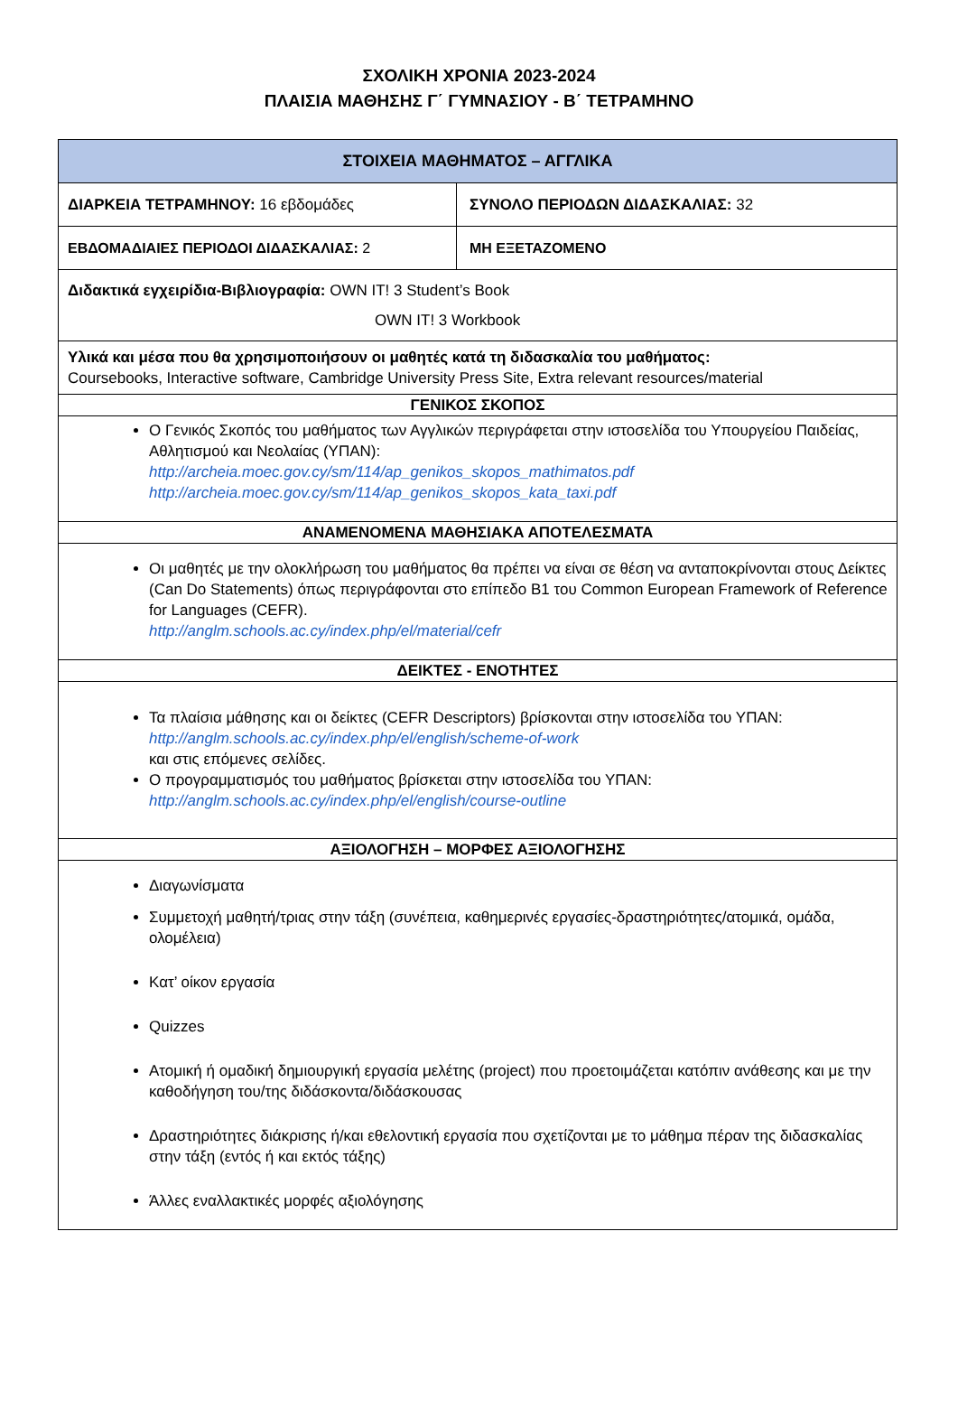ΣΧΟΛΙΚΗ ΧΡΟΝΙΑ 2023-2024
ΠΛΑΙΣΙΑ ΜΑΘΗΣΗΣ Γ΄ ΓΥΜΝΑΣΙΟΥ - Β΄ ΤΕΤΡΑΜΗΝΟ
| ΣΤΟΙΧΕΙΑ ΜΑΘΗΜΑΤΟΣ – ΑΓΓΛΙΚΑ | |
| ΔΙΑΡΚΕΙΑ ΤΕΤΡΑΜΗΝΟΥ: 16 εβδομάδες | ΣΥΝΟΛΟ ΠΕΡΙΟΔΩΝ ΔΙΔΑΣΚΑΛΙΑΣ: 32 |
| ΕΒΔΟΜΑΔΙΑΙΕΣ ΠΕΡΙΟΔΟΙ ΔΙΔΑΣΚΑΛΙΑΣ: 2 | ΜΗ ΕΞΕΤΑΖΟΜΕΝΟ |
| Διδακτικά εγχειρίδια-Βιβλιογραφία: OWN IT! 3 Student’s Book OWN IT! 3 Workbook | |
| Υλικά και μέσα που θα χρησιμοποιήσουν οι μαθητές κατά τη διδασκαλία του μαθήματος: Coursebooks, Interactive software, Cambridge University Press Site, Extra relevant resources/material | |
| ΓΕΝΙΚΟΣ ΣΚΟΠΟΣ | |
| Ο Γενικός Σκοπός του μαθήματος των Αγγλικών περιγράφεται στην ιστοσελίδα του Υπουργείου Παιδείας, Αθλητισμού και Νεολαίας (ΥΠΑΝ): http://archeia.moec.gov.cy/sm/114/ap_genikos_skopos_mathimatos.pdf http://archeia.moec.gov.cy/sm/114/ap_genikos_skopos_kata_taxi.pdf | |
| ΑΝΑΜΕΝΟΜΕΝΑ ΜΑΘΗΣΙΑΚΑ ΑΠΟΤΕΛΕΣΜΑΤΑ | |
| Οι μαθητές με την ολοκλήρωση του μαθήματος θα πρέπει να είναι σε θέση να ανταποκρίνονται στους Δείκτες (Can Do Statements) όπως περιγράφονται στο επίπεδο B1 του Common European Framework of Reference for Languages (CEFR). http://anglm.schools.ac.cy/index.php/el/material/cefr | |
| ΔΕΙΚΤΕΣ - ΕΝΟΤΗΤΕΣ | |
| Τα πλαίσια μάθησης και οι δείκτες (CEFR Descriptors) βρίσκονται στην ιστοσελίδα του ΥΠΑΝ: http://anglm.schools.ac.cy/index.php/el/english/scheme-of-work και στις επόμενες σελίδες. Ο προγραμματισμός του μαθήματος βρίσκεται στην ιστοσελίδα του ΥΠΑΝ: http://anglm.schools.ac.cy/index.php/el/english/course-outline | |
| ΑΞΙΟΛΟΓΗΣΗ – ΜΟΡΦΕΣ ΑΞΙΟΛΟΓΗΣΗΣ | |
| Διαγωνίσματα Συμμετοχή μαθητή/τριας στην τάξη (συνέπεια, καθημερινές εργασίες-δραστηριότητες/ατομικά, ομάδα, ολομέλεια) Κατ’ οίκον εργασία Quizzes Ατομική ή ομαδική δημιουργική εργασία μελέτης (project) που προετοιμάζεται κατόπιν ανάθεσης και με την καθοδήγηση του/της διδάσκοντα/διδάσκουσας Δραστηριότητες διάκρισης ή/και εθελοντική εργασία που σχετίζονται με το μάθημα πέραν της διδασκαλίας στην τάξη (εντός ή και εκτός τάξης) Άλλες εναλλακτικές μορφές αξιολόγησης | |